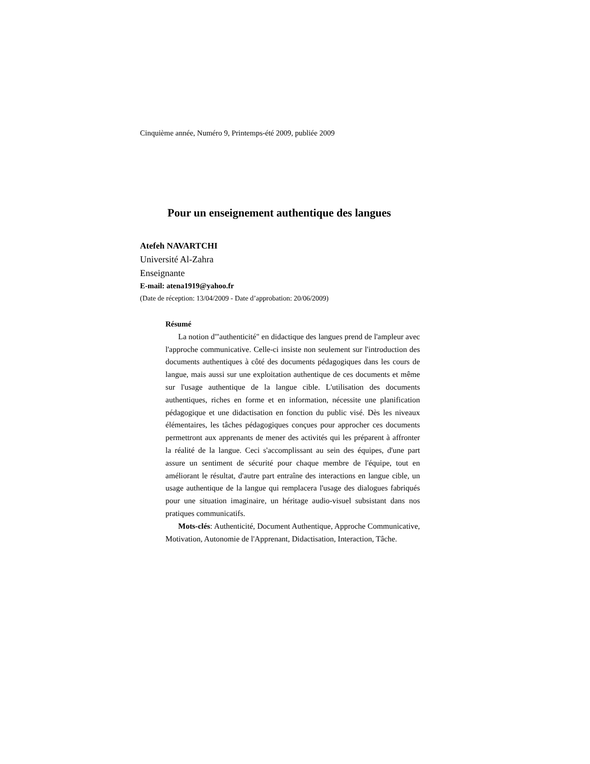Cinquième année, Numéro 9, Printemps-été 2009, publiée 2009
Pour un enseignement authentique des langues
Atefeh NAVARTCHI
Université Al-Zahra
Enseignante
E-mail: atena1919@yahoo.fr
(Date de réception: 13/04/2009 - Date d’approbation: 20/06/2009)
Résumé
La notion d'"authenticité" en didactique des langues prend de l'ampleur avec l'approche communicative. Celle-ci insiste non seulement sur l'introduction des documents authentiques à côté des documents pédagogiques dans les cours de langue, mais aussi sur une exploitation authentique de ces documents et même sur l'usage authentique de la langue cible. L'utilisation des documents authentiques, riches en forme et en information, nécessite une planification pédagogique et une didactisation en fonction du public visé. Dès les niveaux élémentaires, les tâches pédagogiques conçues pour approcher ces documents permettront aux apprenants de mener des activités qui les préparent à affronter la réalité de la langue. Ceci s'accomplissant au sein des équipes, d'une part assure un sentiment de sécurité pour chaque membre de l'équipe, tout en améliorant le résultat, d'autre part entraîne des interactions en langue cible, un usage authentique de la langue qui remplacera l'usage des dialogues fabriqués pour une situation imaginaire, un héritage audio-visuel subsistant dans nos pratiques communicatifs.
Mots-clés: Authenticité, Document Authentique, Approche Communicative, Motivation, Autonomie de l'Apprenant, Didactisation, Interaction, Tâche.